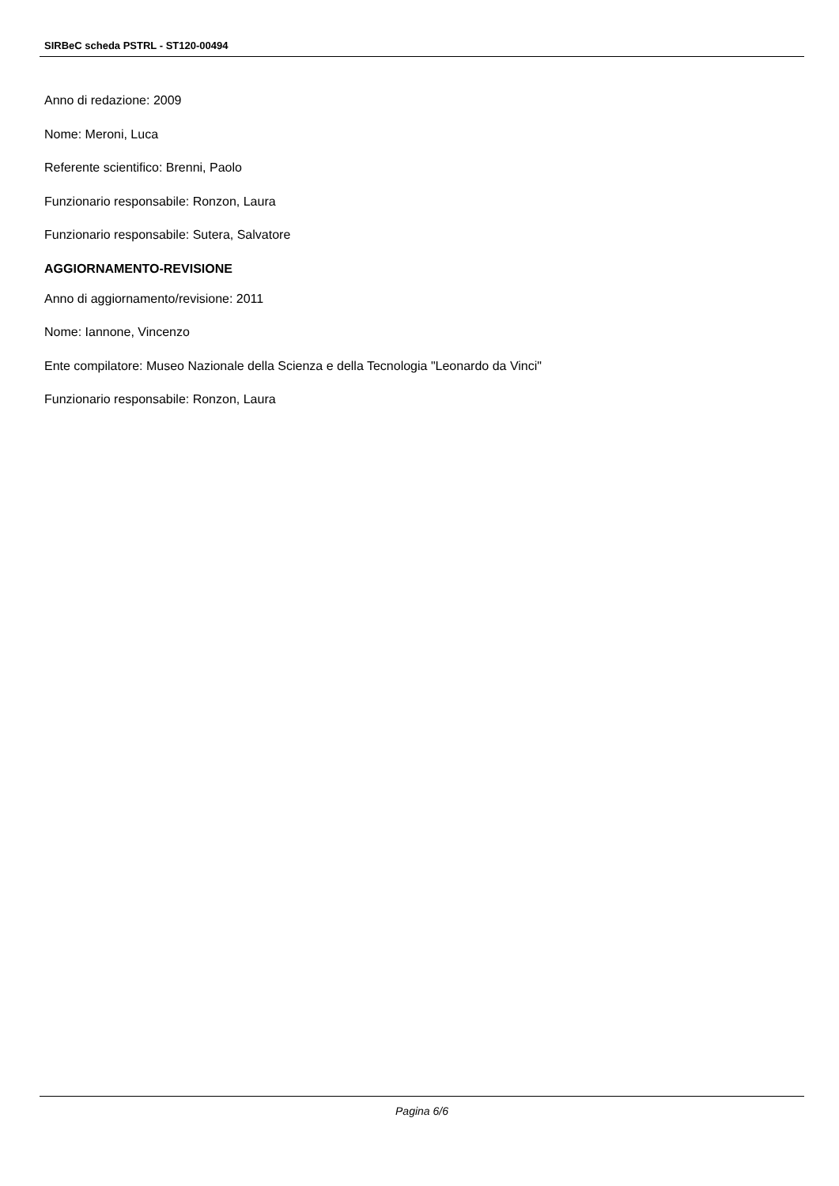SIRBeC scheda PSTRL - ST120-00494
Anno di redazione: 2009
Nome: Meroni, Luca
Referente scientifico: Brenni, Paolo
Funzionario responsabile: Ronzon, Laura
Funzionario responsabile: Sutera, Salvatore
AGGIORNAMENTO-REVISIONE
Anno di aggiornamento/revisione: 2011
Nome: Iannone, Vincenzo
Ente compilatore: Museo Nazionale della Scienza e della Tecnologia "Leonardo da Vinci"
Funzionario responsabile: Ronzon, Laura
Pagina 6/6